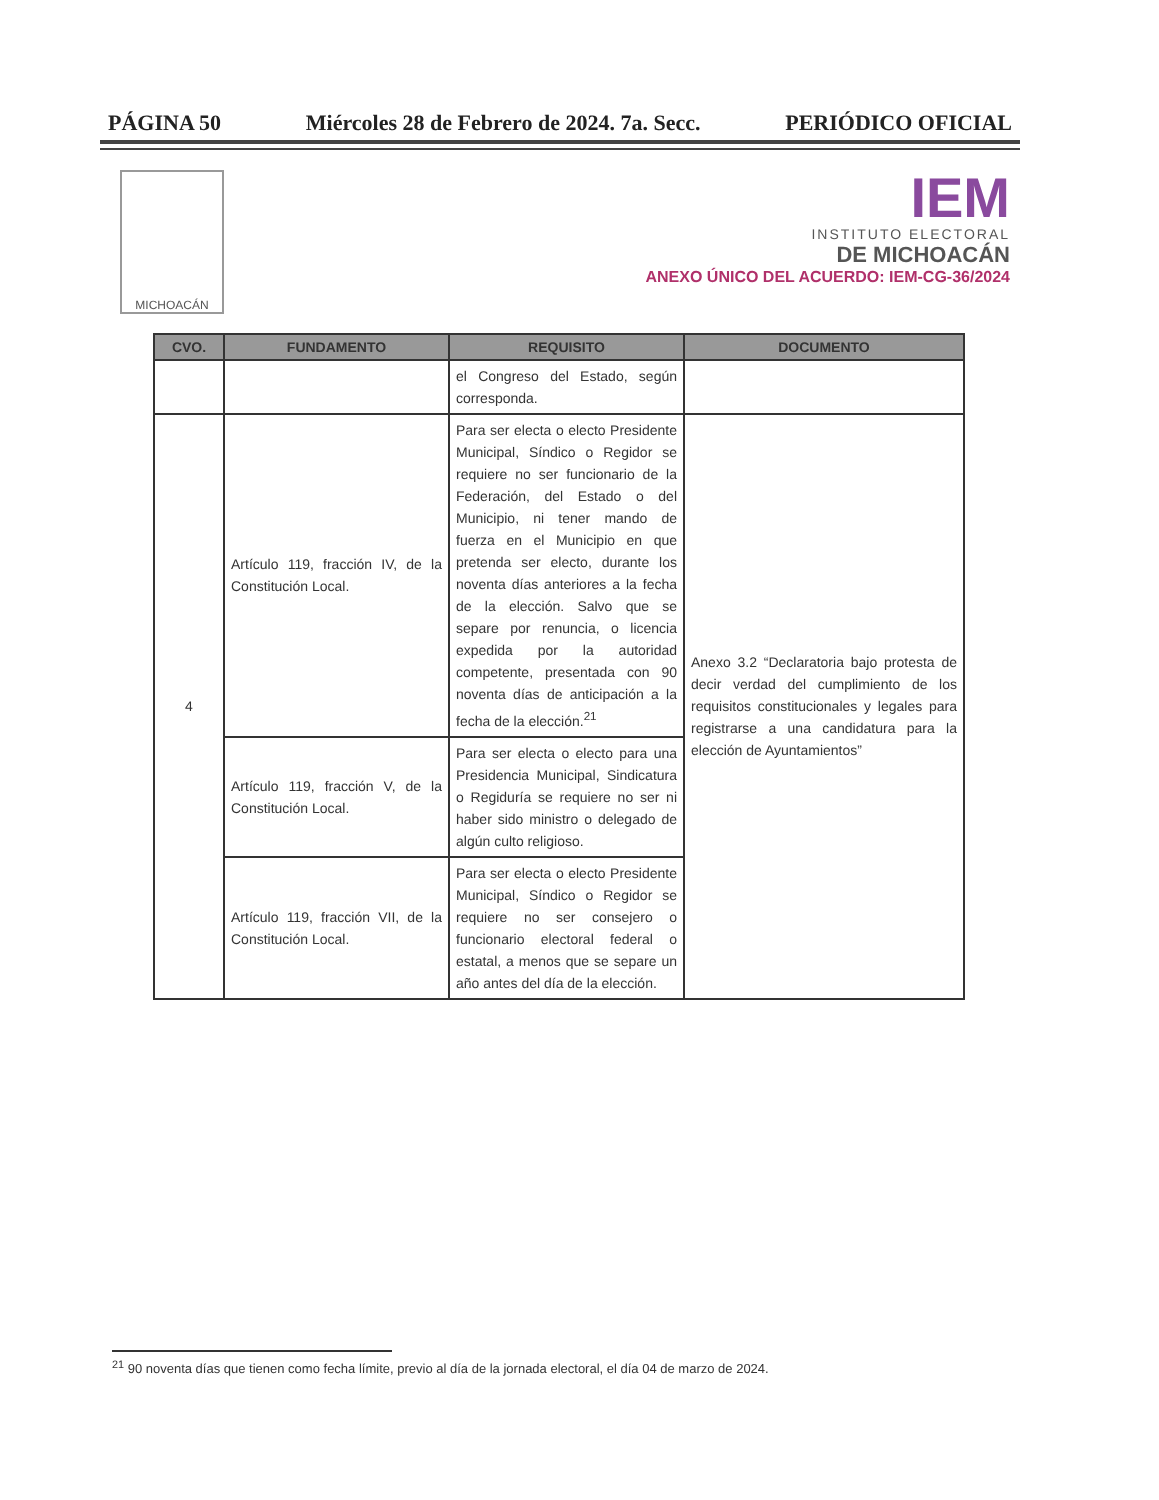PÁGINA 50 Miércoles 28 de Febrero de 2024. 7a. Secc. PERIÓDICO OFICIAL
MICHOACÁN
IEM
INSTITUTO ELECTORAL
DE MICHOACÁN
ANEXO ÚNICO DEL ACUERDO: IEM-CG-36/2024
| CVO. | FUNDAMENTO | REQUISITO | DOCUMENTO |
| --- | --- | --- | --- |
| | | el Congreso del Estado, según corresponda. | |
| 4 | Artículo 119, fracción IV, de la Constitución Local. | Para ser electa o electo Presidente Municipal, Síndico o Regidor se requiere no ser funcionario de la Federación, del Estado o del Municipio, ni tener mando de fuerza en el Municipio en que pretenda ser electo, durante los noventa días anteriores a la fecha de la elección. Salvo que se separe por renuncia, o licencia expedida por la autoridad competente, presentada con 90 noventa días de anticipación a la fecha de la elección.<sup>21</sup> | Anexo 3.2 “Declaratoria bajo protesta de decir verdad del cumplimiento de los requisitos constitucionales y legales para registrarse a una candidatura para la elección de Ayuntamientos” |
| | Artículo 119, fracción V, de la Constitución Local. | Para ser electa o electo para una Presidencia Municipal, Sindicatura o Regiduría se requiere no ser ni haber sido ministro o delegado de algún culto religioso. | |
| | Artículo 119, fracción VII, de la Constitución Local. | Para ser electa o electo Presidente Municipal, Síndico o Regidor se requiere no ser consejero o funcionario electoral federal o estatal, a menos que se separe un año antes del día de la elección. | |
<sup>21</sup> 90 noventa días que tienen como fecha límite, previo al día de la jornada electoral, el día 04 de marzo de 2024.